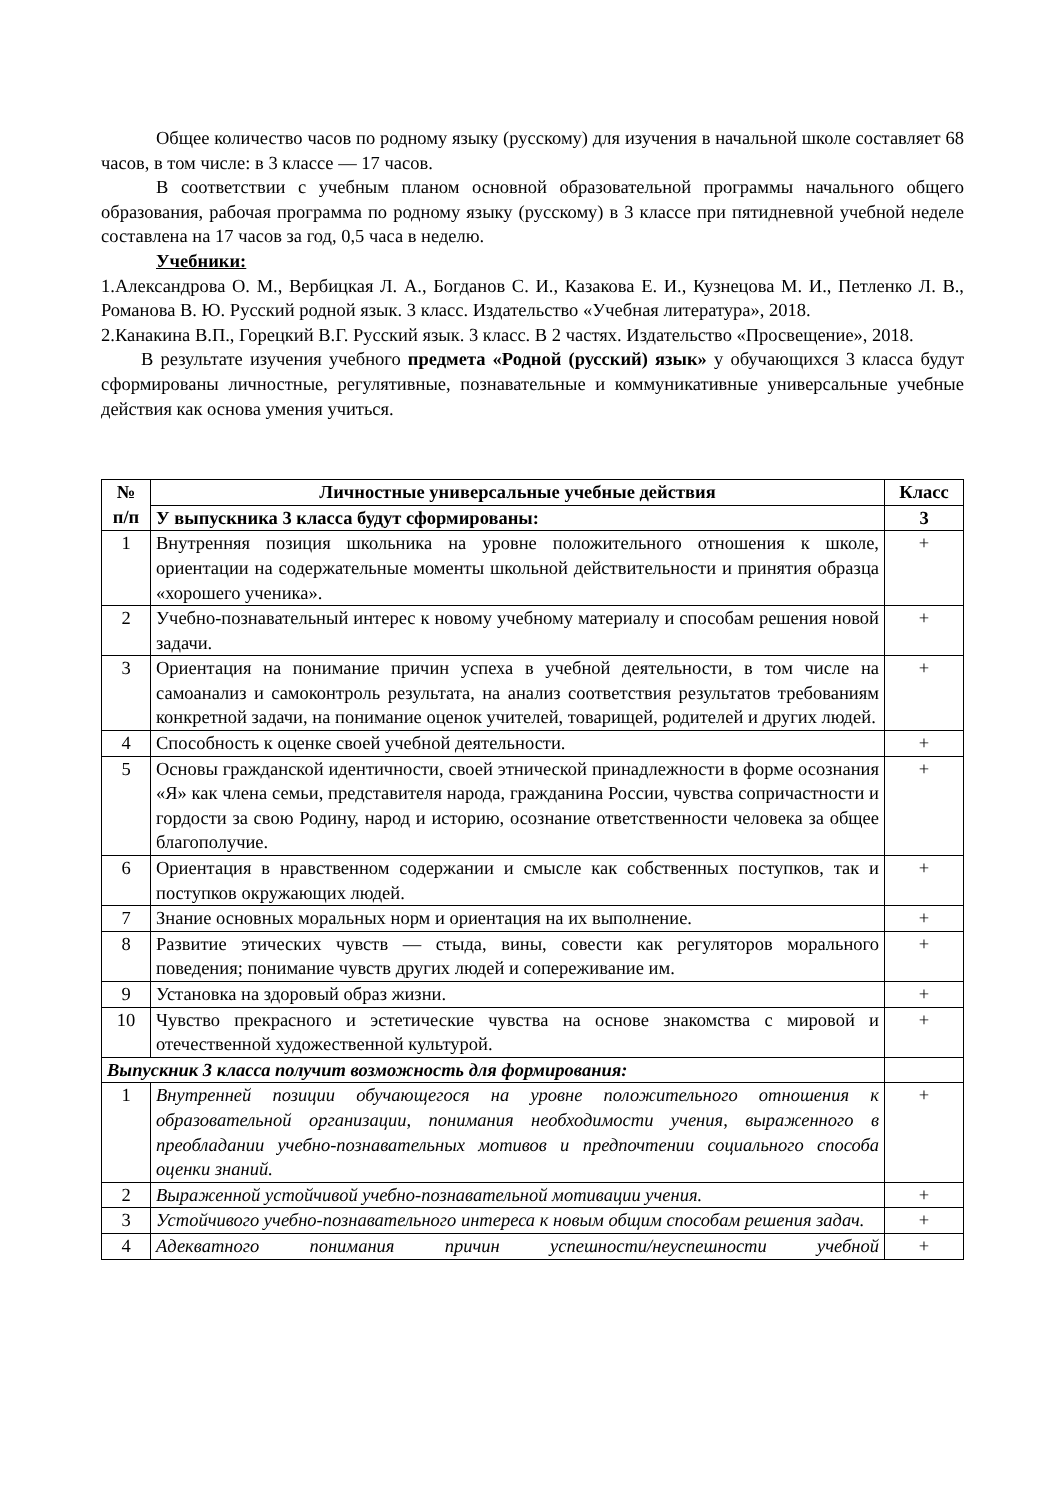Общее количество часов по родному языку (русскому) для изучения в начальной школе составляет 68 часов, в том числе: в 3 классе — 17 часов.
В соответствии с учебным планом основной образовательной программы начального общего образования, рабочая программа по родному языку (русскому) в 3 классе при пятидневной учебной неделе составлена на 17 часов за год, 0,5 часа в неделю.
Учебники:
1.Александрова О. М., Вербицкая Л. А., Богданов С. И., Казакова Е. И., Кузнецова М. И., Петленко Л. В., Романова В. Ю. Русский родной язык. 3 класс. Издательство «Учебная литература», 2018.
2.Канакина В.П., Горецкий В.Г. Русский язык. 3 класс. В 2 частях. Издательство «Просвещение», 2018.
В результате изучения учебного предмета «Родной (русский) язык» у обучающихся 3 класса будут сформированы личностные, регулятивные, познавательные и коммуникативные универсальные учебные действия как основа умения учиться.
| № п/п | Личностные универсальные учебные действия | Класс |
| --- | --- | --- |
| | У выпускника 3 класса будут сформированы: | 3 |
| 1 | Внутренняя позиция школьника на уровне положительного отношения к школе, ориентации на содержательные моменты школьной действительности и принятия образца «хорошего ученика». | + |
| 2 | Учебно-познавательный интерес к новому учебному материалу и способам решения новой задачи. | + |
| 3 | Ориентация на понимание причин успеха в учебной деятельности, в том числе на самоанализ и самоконтроль результата, на анализ соответствия результатов требованиям конкретной задачи, на понимание оценок учителей, товарищей, родителей и других людей. | + |
| 4 | Способность к оценке своей учебной деятельности. | + |
| 5 | Основы гражданской идентичности, своей этнической принадлежности в форме осознания «Я» как члена семьи, представителя народа, гражданина России, чувства сопричастности и гордости за свою Родину, народ и историю, осознание ответственности человека за общее благополучие. | + |
| 6 | Ориентация в нравственном содержании и смысле как собственных поступков, так и поступков окружающих людей. | + |
| 7 | Знание основных моральных норм и ориентация на их выполнение. | + |
| 8 | Развитие этических чувств — стыда, вины, совести как регуляторов морального поведения; понимание чувств других людей и сопереживание им. | + |
| 9 | Установка на здоровый образ жизни. | + |
| 10 | Чувство прекрасного и эстетические чувства на основе знакомства с мировой и отечественной художественной культурой. | + |
| Выпускник 3 класса получит возможность для формирования: | | |
| 1 | Внутренней позиции обучающегося на уровне положительного отношения к образовательной организации, понимания необходимости учения, выраженного в преобладании учебно-познавательных мотивов и предпочтении социального способа оценки знаний. | + |
| 2 | Выраженной устойчивой учебно-познавательной мотивации учения. | + |
| 3 | Устойчивого учебно-познавательного интереса к новым общим способам решения задач. | + |
| 4 | Адекватного понимания причин успешности/неуспешности учебной | + |